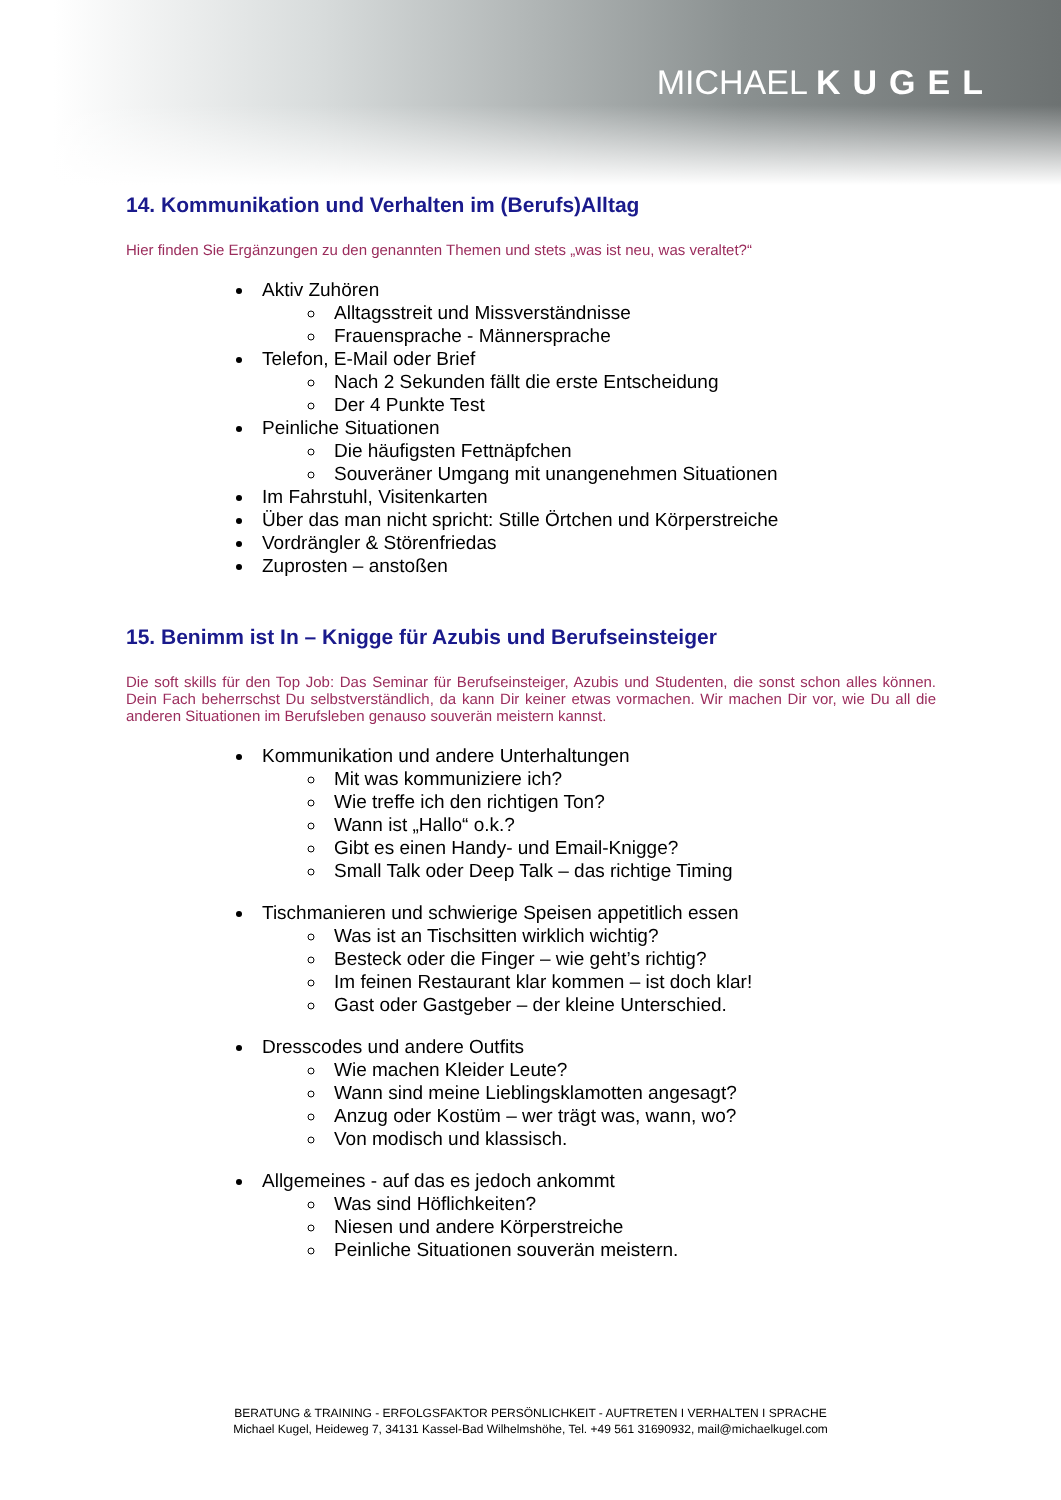MICHAEL KUGEL
14. Kommunikation und Verhalten im (Berufs)Alltag
Hier finden Sie Ergänzungen zu den genannten Themen und stets „was ist neu, was veraltet?“
Aktiv Zuhören
Alltagsstreit und Missverständnisse
Frauensprache - Männersprache
Telefon, E-Mail oder Brief
Nach 2 Sekunden fällt die erste Entscheidung
Der 4 Punkte Test
Peinliche Situationen
Die häufigsten Fettnäpfchen
Souveräner Umgang mit unangenehmen Situationen
Im Fahrstuhl, Visitenkarten
Über das man nicht spricht: Stille Örtchen und Körperstreiche
Vordrängler & Störenfriedas
Zuprosten – anstoßen
15. Benimm ist In – Knigge für Azubis und Berufseinsteiger
Die soft skills für den Top Job: Das Seminar für Berufseinsteiger, Azubis und Studenten, die sonst schon alles können. Dein Fach beherrschst Du selbstverständlich, da kann Dir keiner etwas vormachen. Wir machen Dir vor, wie Du all die anderen Situationen im Berufsleben genauso souverän meistern kannst.
Kommunikation und andere Unterhaltungen
Mit was kommuniziere ich?
Wie treffe ich den richtigen Ton?
Wann ist „Hallo“ o.k.?
Gibt es einen Handy- und Email-Knigge?
Small Talk oder Deep Talk – das richtige Timing
Tischmanieren und schwierige Speisen appetitlich essen
Was ist an Tischsitten wirklich wichtig?
Besteck oder die Finger – wie geht’s richtig?
Im feinen Restaurant klar kommen – ist doch klar!
Gast oder Gastgeber – der kleine Unterschied.
Dresscodes und andere Outfits
Wie machen Kleider Leute?
Wann sind meine Lieblingsklamotten angesagt?
Anzug oder Kostüm – wer trägt was, wann, wo?
Von modisch und klassisch.
Allgemeines - auf das es jedoch ankommt
Was sind Höflichkeiten?
Niesen und andere Körperstreiche
Peinliche Situationen souverän meistern.
BERATUNG & TRAINING - ERFOLGSFAKTOR PERSÖNLICHKEIT - AUFTRETEN I VERHALTEN I SPRACHE
Michael Kugel, Heideweg 7, 34131 Kassel-Bad Wilhelmshöhe, Tel. +49 561 31690932, mail@michaelkugel.com